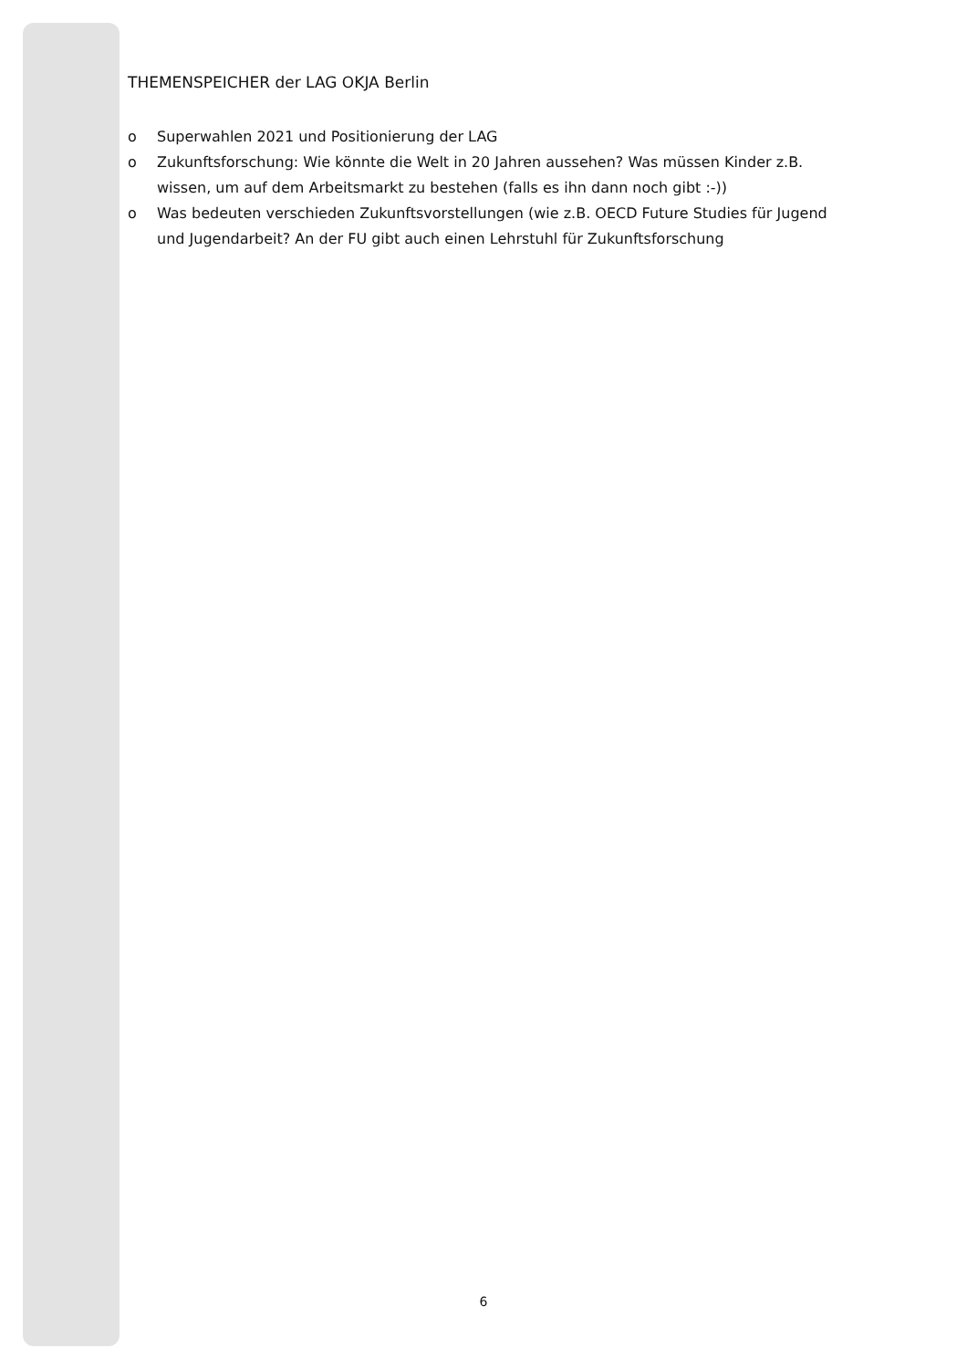THEMENSPEICHER der LAG OKJA Berlin
o Superwahlen 2021 und Positionierung der LAG
o Zukunftsforschung: Wie könnte die Welt in 20 Jahren aussehen? Was müssen Kinder z.B. wissen, um auf dem Arbeitsmarkt zu bestehen (falls es ihn dann noch gibt :-))
o Was bedeuten verschieden Zukunftsvorstellungen (wie z.B. OECD Future Studies für Jugend und Jugendarbeit? An der FU gibt auch einen Lehrstuhl für Zukunftsforschung
6